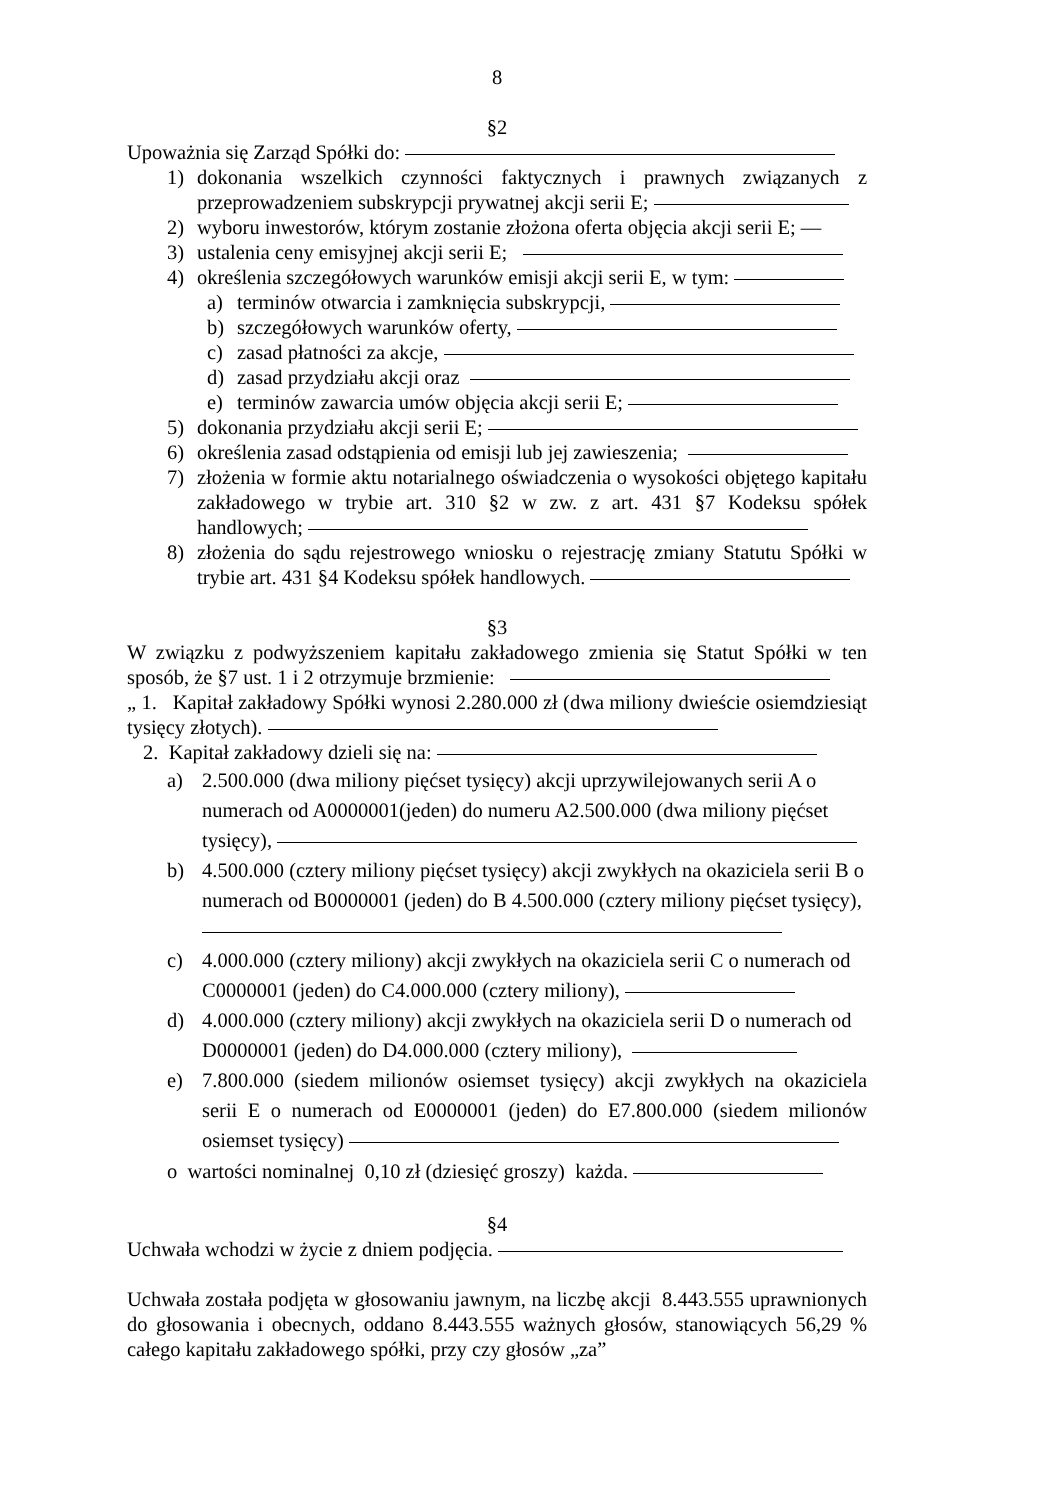8
§2
Upoważnia się Zarząd Spółki do:
1) dokonania wszelkich czynności faktycznych i prawnych związanych z przeprowadzeniem subskrypcji prywatnej akcji serii E;
2) wyboru inwestorów, którym zostanie złożona oferta objęcia akcji serii E; —
3) ustalenia ceny emisyjnej akcji serii E;
4) określenia szczegółowych warunków emisji akcji serii E, w tym:
a) terminów otwarcia i zamknięcia subskrypcji,
b) szczegółowych warunków oferty,
c) zasad płatności za akcje,
d) zasad przydziału akcji oraz
e) terminów zawarcia umów objęcia akcji serii E;
5) dokonania przydziału akcji serii E;
6) określenia zasad odstąpienia od emisji lub jej zawieszenia;
7) złożenia w formie aktu notarialnego oświadczenia o wysokości objętego kapitału zakładowego w trybie art. 310 §2 w zw. z art. 431 §7 Kodeksu spółek handlowych;
8) złożenia do sądu rejestrowego wniosku o rejestrację zmiany Statutu Spółki w trybie art. 431 §4 Kodeksu spółek handlowych.
§3
W związku z podwyższeniem kapitału zakładowego zmienia się Statut Spółki w ten sposób, że §7 ust. 1 i 2 otrzymuje brzmienie:
„ 1. Kapitał zakładowy Spółki wynosi 2.280.000 zł (dwa miliony dwieście osiemdziesiąt tysięcy złotych).
2. Kapitał zakładowy dzieli się na:
a) 2.500.000 (dwa miliony pięćset tysięcy) akcji uprzywilejowanych serii A o numerach od A0000001(jeden) do numeru A2.500.000 (dwa miliony pięćset tysięcy),
b) 4.500.000 (cztery miliony pięćset tysięcy) akcji zwykłych na okaziciela serii B o numerach od B0000001 (jeden) do B 4.500.000 (cztery miliony pięćset tysięcy),
c) 4.000.000 (cztery miliony) akcji zwykłych na okaziciela serii C o numerach od C0000001 (jeden) do C4.000.000 (cztery miliony),
d) 4.000.000 (cztery miliony) akcji zwykłych na okaziciela serii D o numerach od D0000001 (jeden) do D4.000.000 (cztery miliony),
e) 7.800.000 (siedem milionów osiemset tysięcy) akcji zwykłych na okaziciela serii E o numerach od E0000001 (jeden) do E7.800.000 (siedem milionów osiemset tysięcy)
o wartości nominalnej 0,10 zł (dziesięć groszy) każda.
§4
Uchwała wchodzi w życie z dniem podjęcia.
Uchwała została podjęta w głosowaniu jawnym, na liczbę akcji 8.443.555 uprawnionych do głosowania i obecnych, oddano 8.443.555 ważnych głosów, stanowiących 56,29 % całego kapitału zakładowego spółki, przy czy głosów „za”